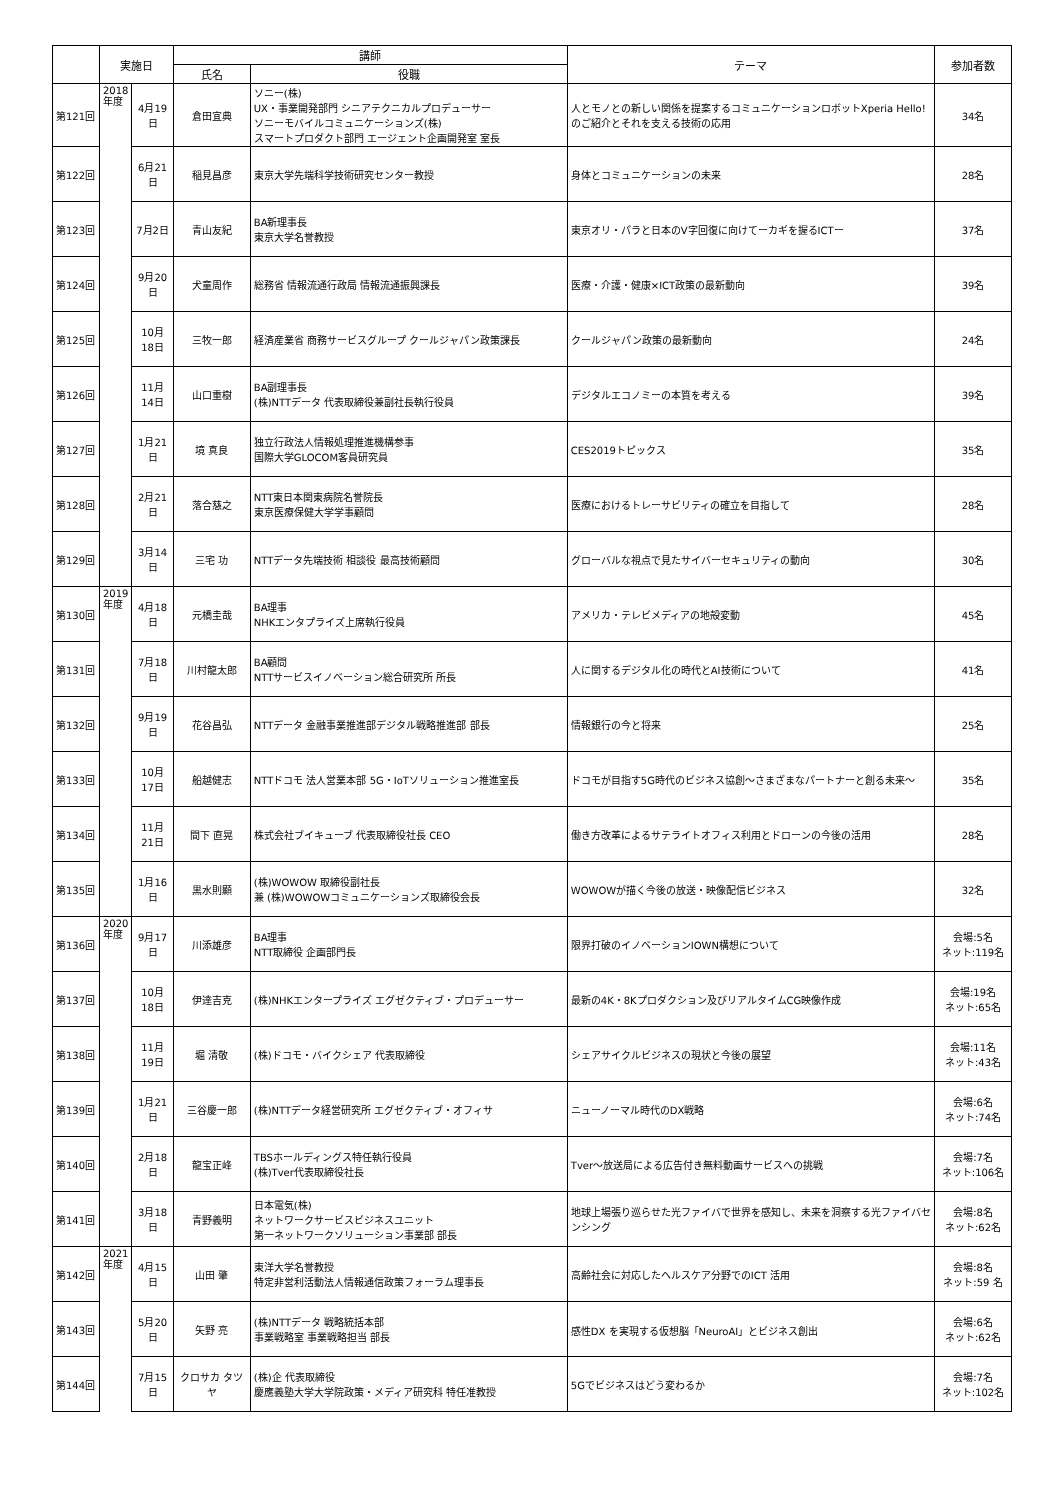| | 実施日 | | 講師 | | テーマ | 参加者数 |
| --- | --- | --- | --- | --- | --- | --- |
| | | | 氏名 | 役職 | | |
| 第121回 | 2018年度 | 4月19日 | 倉田宜典 | ソニー(株) UX・事業開発部門 シニアテクニカルプロデューサー ソニーモバイルコミュニケーションズ(株) スマートプロダクト部門 エージェント企画開発室 室長 | 人とモノとの新しい関係を提案するコミュニケーションロボットXperia Hello!のご紹介とそれを支える技術の応用 | 34名 |
| 第122回 | | 6月21日 | 稲見昌彦 | 東京大学先端科学技術研究センター教授 | 身体とコミュニケーションの未来 | 28名 |
| 第123回 | | 7月2日 | 青山友紀 | BA新理事長 東京大学名誉教授 | 東京オリ・パラと日本のV字回復に向けてーカギを握るICTー | 37名 |
| 第124回 | | 9月20日 | 犬童周作 | 総務省 情報流通行政局 情報流通振興課長 | 医療・介護・健康×ICT政策の最新動向 | 39名 |
| 第125回 | | 10月18日 | 三牧一郎 | 経済産業省 商務サービスグループ クールジャパン政策課長 | クールジャパン政策の最新動向 | 24名 |
| 第126回 | | 11月14日 | 山口重樹 | BA副理事長 (株)NTTデータ 代表取締役兼副社長執行役員 | デジタルエコノミーの本質を考える | 39名 |
| 第127回 | | 1月21日 | 境 真良 | 独立行政法人情報処理推進機構参事 国際大学GLOCOM客員研究員 | CES2019トピックス | 35名 |
| 第128回 | | 2月21日 | 落合慈之 | NTT東日本関東病院名誉院長 東京医療保健大学学事顧問 | 医療におけるトレーサビリティの確立を目指して | 28名 |
| 第129回 | | 3月14日 | 三宅 功 | NTTデータ先端技術 相談役 最高技術顧問 | グローバルな視点で見たサイバーセキュリティの動向 | 30名 |
| 第130回 | 2019年度 | 4月18日 | 元橋圭哉 | BA理事 NHKエンタプライズ上席執行役員 | アメリカ・テレビメディアの地殻変動 | 45名 |
| 第131回 | | 7月18日 | 川村龍太郎 | BA顧問 NTTサービスイノベーション総合研究所 所長 | 人に関するデジタル化の時代とAI技術について | 41名 |
| 第132回 | | 9月19日 | 花谷昌弘 | NTTデータ 金融事業推進部デジタル戦略推進部 部長 | 情報銀行の今と将来 | 25名 |
| 第133回 | | 10月17日 | 船越健志 | NTTドコモ 法人営業本部 5G・IoTソリューション推進室長 | ドコモが目指す5G時代のビジネス協創～さまざまなパートナーと創る未来～ | 35名 |
| 第134回 | | 11月21日 | 間下 直晃 | 株式会社ブイキューブ 代表取締役社長 CEO | 働き方改革によるサテライトオフィス利用とドローンの今後の活用 | 28名 |
| 第135回 | | 1月16日 | 黒水則顯 | (株)WOWOW 取締役副社長 兼 (株)WOWOWコミュニケーションズ取締役会長 | WOWOWが描く今後の放送・映像配信ビジネス | 32名 |
| 第136回 | 2020年度 | 9月17日 | 川添雄彦 | BA理事 NTT取締役 企画部門長 | 限界打破のイノベーションIOWN構想について | 会場:5名 ネット:119名 |
| 第137回 | | 10月18日 | 伊達吉克 | (株)NHKエンタープライズ エグゼクティブ・プロデューサー | 最新の4K・8Kプロダクション及びリアルタイムCG映像作成 | 会場:19名 ネット:65名 |
| 第138回 | | 11月19日 | 堀 清敬 | (株)ドコモ・バイクシェア 代表取締役 | シェアサイクルビジネスの現状と今後の展望 | 会場:11名 ネット:43名 |
| 第139回 | | 1月21日 | 三谷慶一郎 | (株)NTTデータ経営研究所 エグゼクティブ・オフィサ | ニューノーマル時代のDX戦略 | 会場:6名 ネット:74名 |
| 第140回 | | 2月18日 | 龍宝正峰 | TBSホールディングス特任執行役員 (株)Tver代表取締役社長 | Tver～放送局による広告付き無料動画サービスへの挑戦 | 会場:7名 ネット:106名 |
| 第141回 | | 3月18日 | 青野義明 | 日本電気(株) ネットワークサービスビジネスユニット 第一ネットワークソリューション事業部 部長 | 地球上場張り巡らせた光ファイバで世界を感知し、未来を洞察する光ファイバセンシング | 会場:8名 ネット:62名 |
| 第142回 | 2021年度 | 4月15日 | 山田 肇 | 東洋大学名誉教授 特定非営利活動法人情報通信政策フォーラム理事長 | 高齢社会に対応したヘルスケア分野でのICT 活用 | 会場:8名 ネット:59 名 |
| 第143回 | | 5月20日 | 矢野 亮 | (株)NTTデータ 戦略統括本部 事業戦略室 事業戦略担当 部長 | 感性DX を実現する仮想脳「NeuroAI」とビジネス創出 | 会場:6名 ネット:62名 |
| 第144回 | | 7月15日 | クロサカ タツヤ | (株)企 代表取締役 慶應義塾大学大学院政策・メディア研究科 特任准教授 | 5Gでビジネスはどう変わるか | 会場:7名 ネット:102名 |